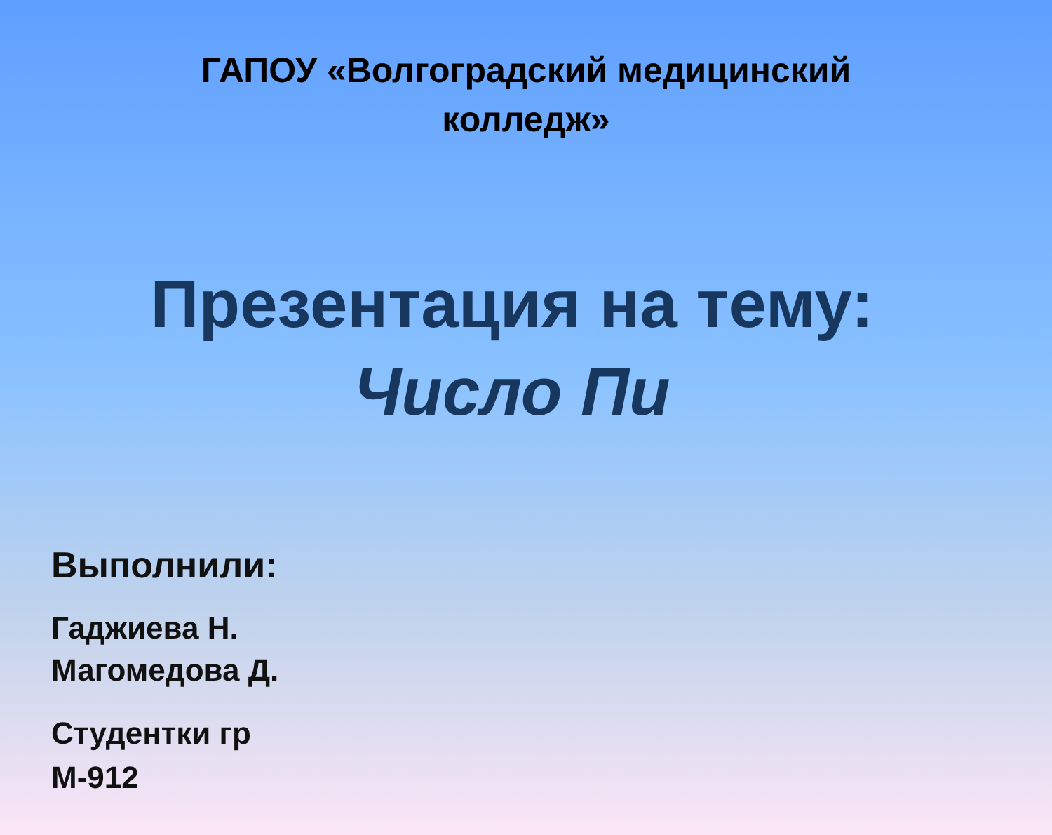ГАПОУ «Волгоградский медицинский колледж»
Презентация на тему:
Число Пи
Выполнили:
Гаджиева Н.
Магомедова Д.
Студентки гр
М-912